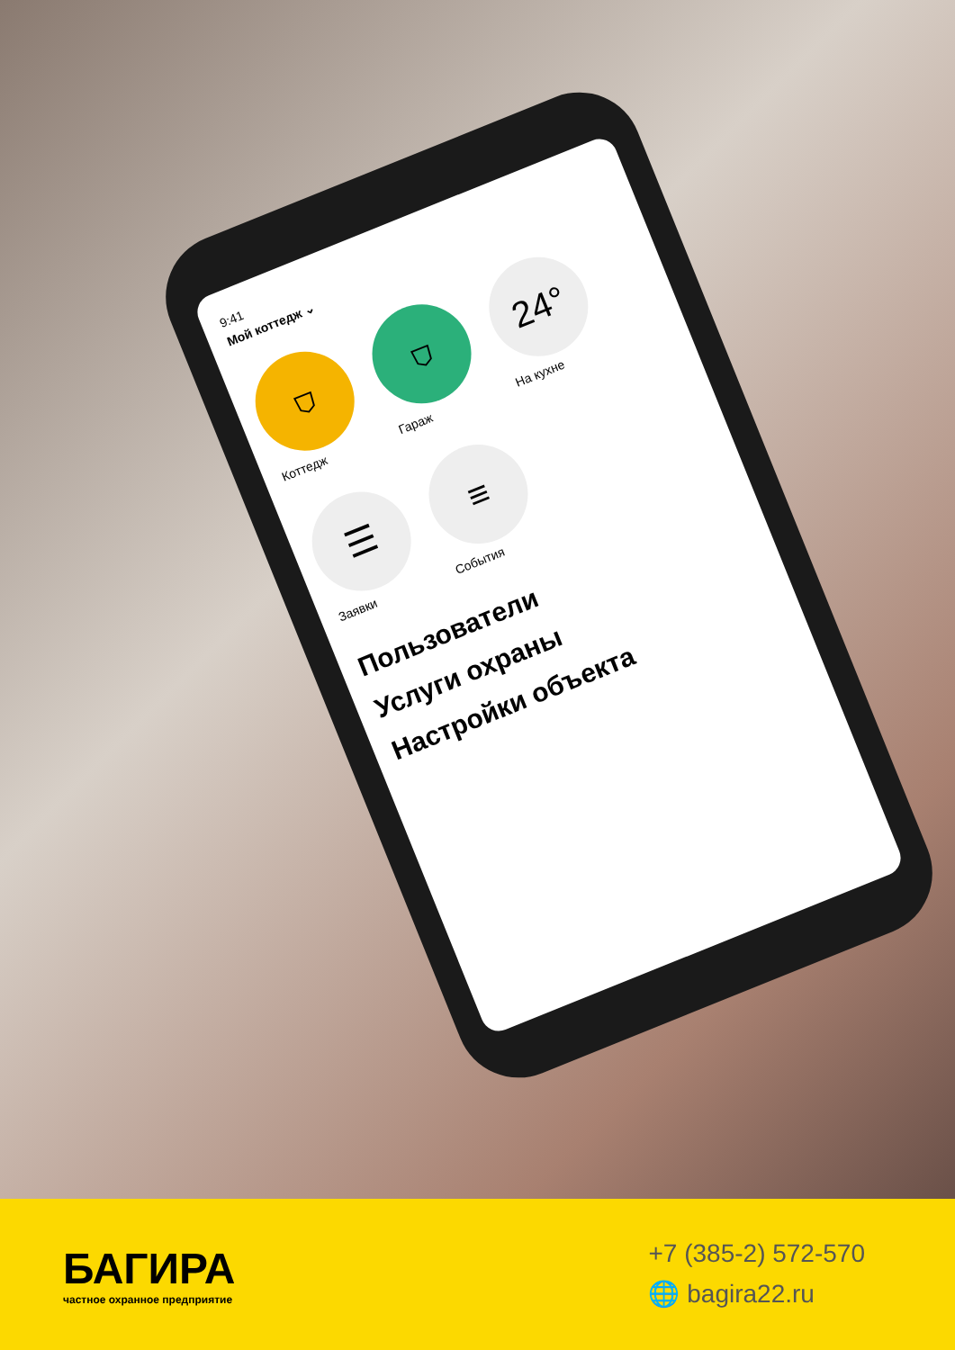9:41
Мой коттедж ⌄
⛉
Коттедж
⛉
Гараж
24°
На кухне
☰
Заявки
≡
События
Пользователи
Услуги охраны
Настройки объекта
БАГИРА
частное охранное предприятие
+7 (385-2) 572-570
🌐 bagira22.ru